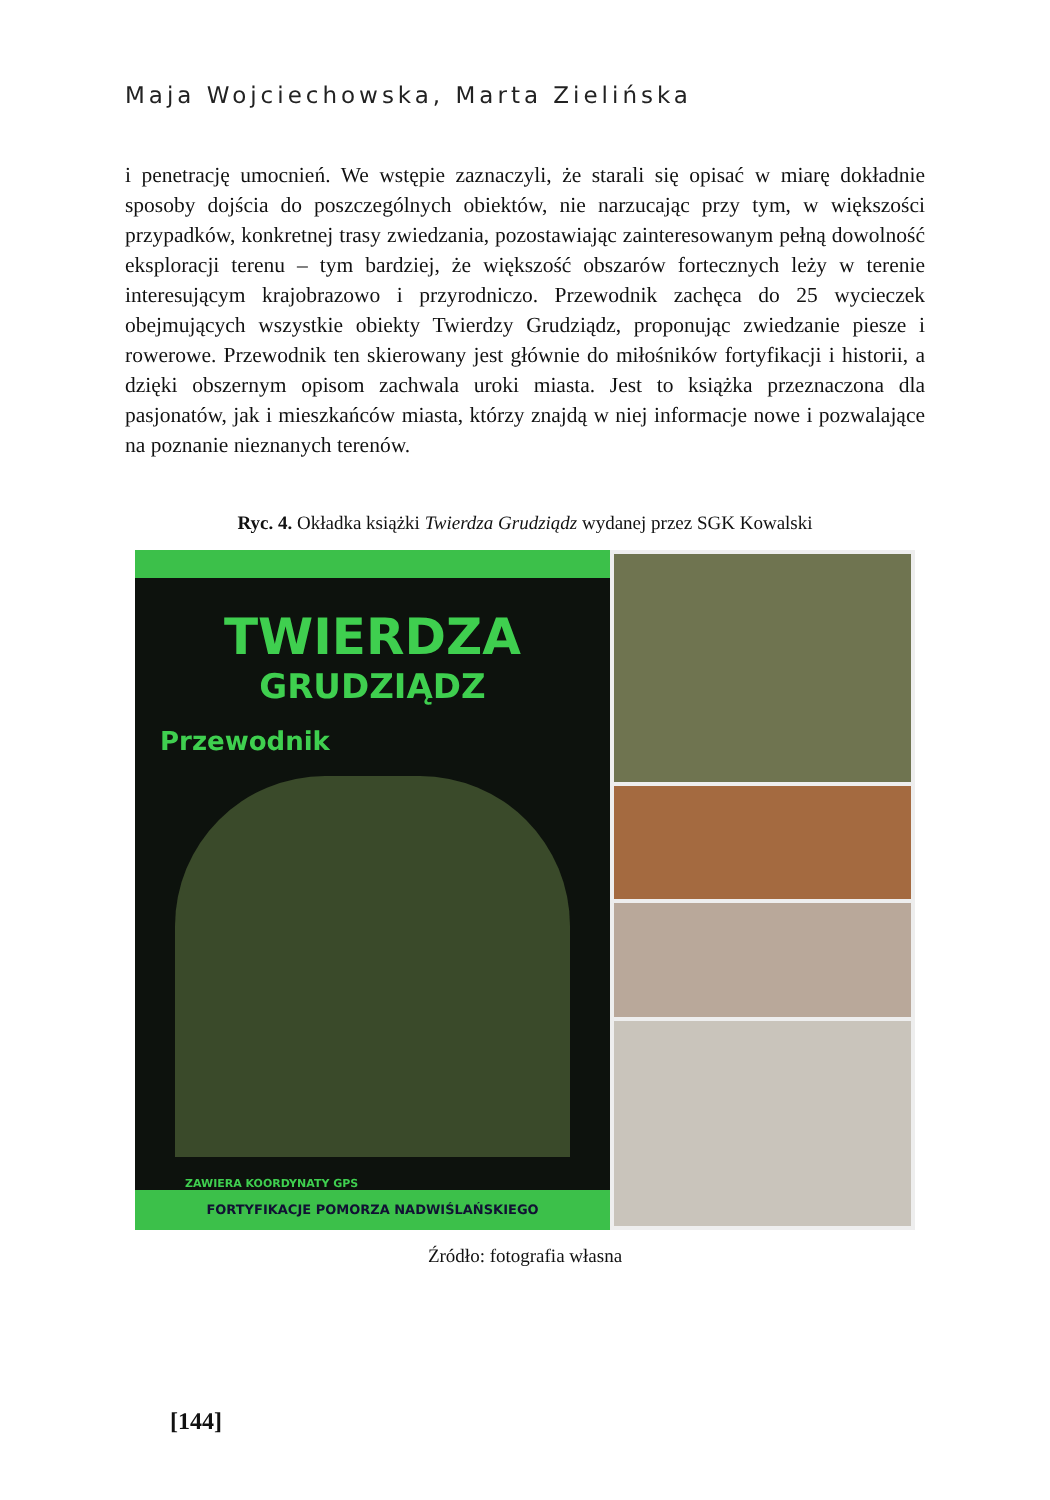Maja Wojciechowska, Marta Zielińska
i penetrację umocnień. We wstępie zaznaczyli, że starali się opisać w miarę dokładnie sposoby dojścia do poszczególnych obiektów, nie narzucając przy tym, w większości przypadków, konkretnej trasy zwiedzania, pozostawiając zainteresowanym pełną dowolność eksploracji terenu – tym bardziej, że większość obszarów fortecznych leży w terenie interesującym krajobrazowo i przyrodniczo. Przewodnik zachęca do 25 wycieczek obejmujących wszystkie obiekty Twierdzy Grudziądz, proponując zwiedzanie piesze i rowerowe. Przewodnik ten skierowany jest głównie do miłośników fortyfikacji i historii, a dzięki obszernym opisom zachwala uroki miasta. Jest to książka przeznaczona dla pasjonatów, jak i mieszkańców miasta, którzy znajdą w niej informacje nowe i pozwalające na poznanie nieznanych terenów.
Ryc. 4. Okładka książki Twierdza Grudziądz wydanej przez SGK Kowalski
TWIERDZA
GRUDZIĄDZ
Przewodnik
ZAWIERA KOORDYNATY GPS
FORTYFIKACJE POMORZA NADWIŚLAŃSKIEGO
Źródło: fotografia własna
[144]